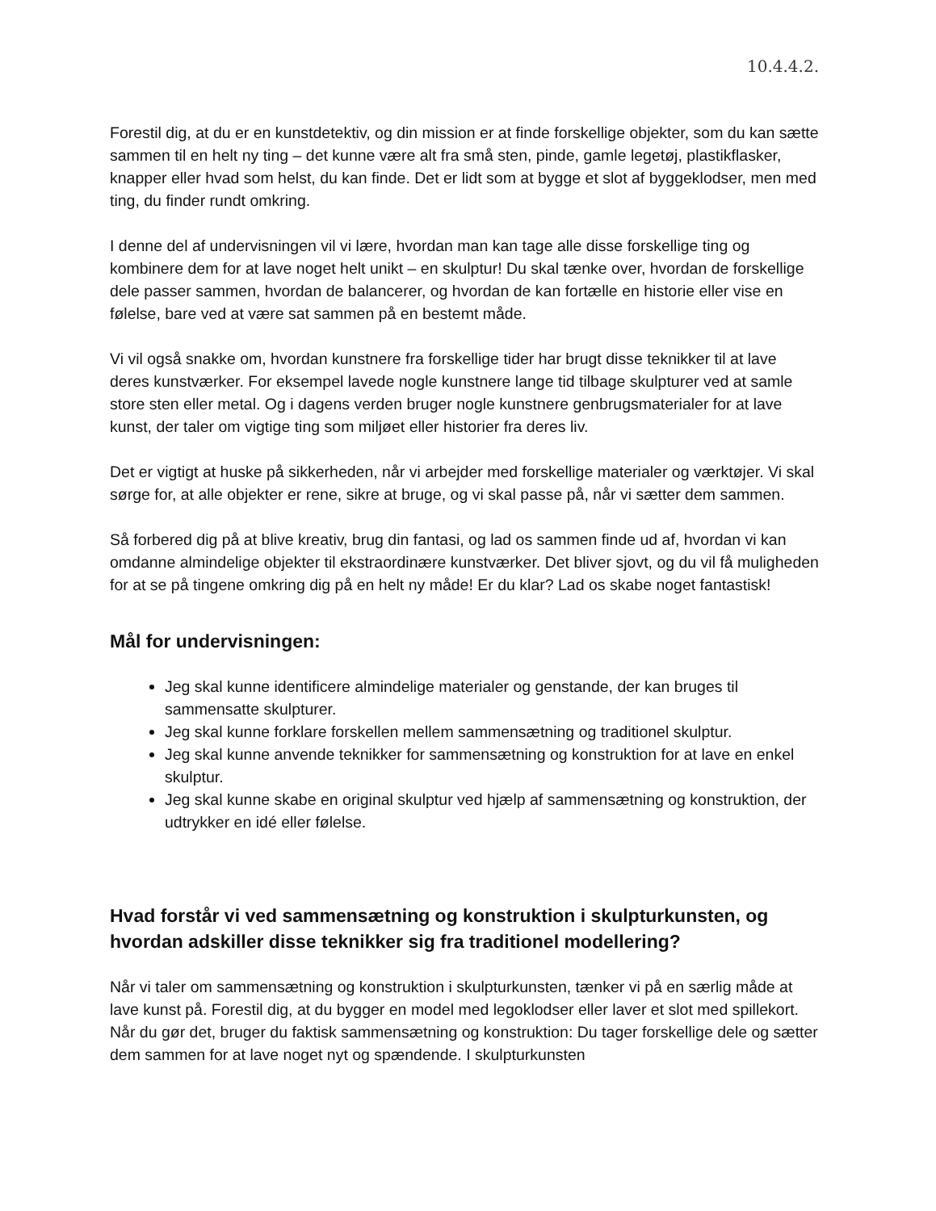10.4.4.2.
Forestil dig, at du er en kunstdetektiv, og din mission er at finde forskellige objekter, som du kan sætte sammen til en helt ny ting – det kunne være alt fra små sten, pinde, gamle legetøj, plastikflasker, knapper eller hvad som helst, du kan finde. Det er lidt som at bygge et slot af byggeklodser, men med ting, du finder rundt omkring.
I denne del af undervisningen vil vi lære, hvordan man kan tage alle disse forskellige ting og kombinere dem for at lave noget helt unikt – en skulptur! Du skal tænke over, hvordan de forskellige dele passer sammen, hvordan de balancerer, og hvordan de kan fortælle en historie eller vise en følelse, bare ved at være sat sammen på en bestemt måde.
Vi vil også snakke om, hvordan kunstnere fra forskellige tider har brugt disse teknikker til at lave deres kunstværker. For eksempel lavede nogle kunstnere lange tid tilbage skulpturer ved at samle store sten eller metal. Og i dagens verden bruger nogle kunstnere genbrugsmaterialer for at lave kunst, der taler om vigtige ting som miljøet eller historier fra deres liv.
Det er vigtigt at huske på sikkerheden, når vi arbejder med forskellige materialer og værktøjer. Vi skal sørge for, at alle objekter er rene, sikre at bruge, og vi skal passe på, når vi sætter dem sammen.
Så forbered dig på at blive kreativ, brug din fantasi, og lad os sammen finde ud af, hvordan vi kan omdanne almindelige objekter til ekstraordinære kunstværker. Det bliver sjovt, og du vil få muligheden for at se på tingene omkring dig på en helt ny måde! Er du klar? Lad os skabe noget fantastisk!
Mål for undervisningen:
Jeg skal kunne identificere almindelige materialer og genstande, der kan bruges til sammensatte skulpturer.
Jeg skal kunne forklare forskellen mellem sammensætning og traditionel skulptur.
Jeg skal kunne anvende teknikker for sammensætning og konstruktion for at lave en enkel skulptur.
Jeg skal kunne skabe en original skulptur ved hjælp af sammensætning og konstruktion, der udtrykker en idé eller følelse.
Hvad forstår vi ved sammensætning og konstruktion i skulpturkunsten, og hvordan adskiller disse teknikker sig fra traditionel modellering?
Når vi taler om sammensætning og konstruktion i skulpturkunsten, tænker vi på en særlig måde at lave kunst på. Forestil dig, at du bygger en model med legoklodser eller laver et slot med spillekort. Når du gør det, bruger du faktisk sammensætning og konstruktion: Du tager forskellige dele og sætter dem sammen for at lave noget nyt og spændende. I skulpturkunsten